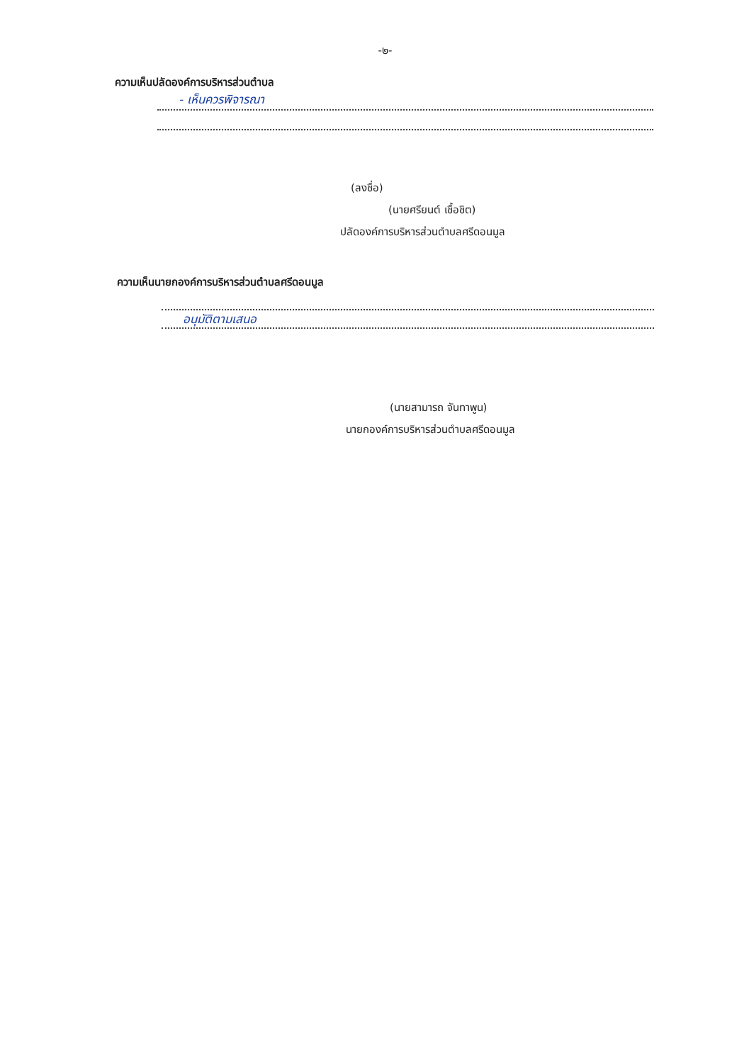-๒-
ความเห็นปลัดองค์การบริหารส่วนตำบล
- เห็นควรพิจารณา
(ลงชื่อ)
(นายศรียนต์ เชื้อชิต)
ปลัดองค์การบริหารส่วนตำบลศรีดอนมูล
ความเห็นนายกองค์การบริหารส่วนตำบลศรีดอนมูล
อนุมัติตามเสนอ
(นายสามารถ จันทาพูน)
นายกองค์การบริหารส่วนตำบลศรีดอนมูล